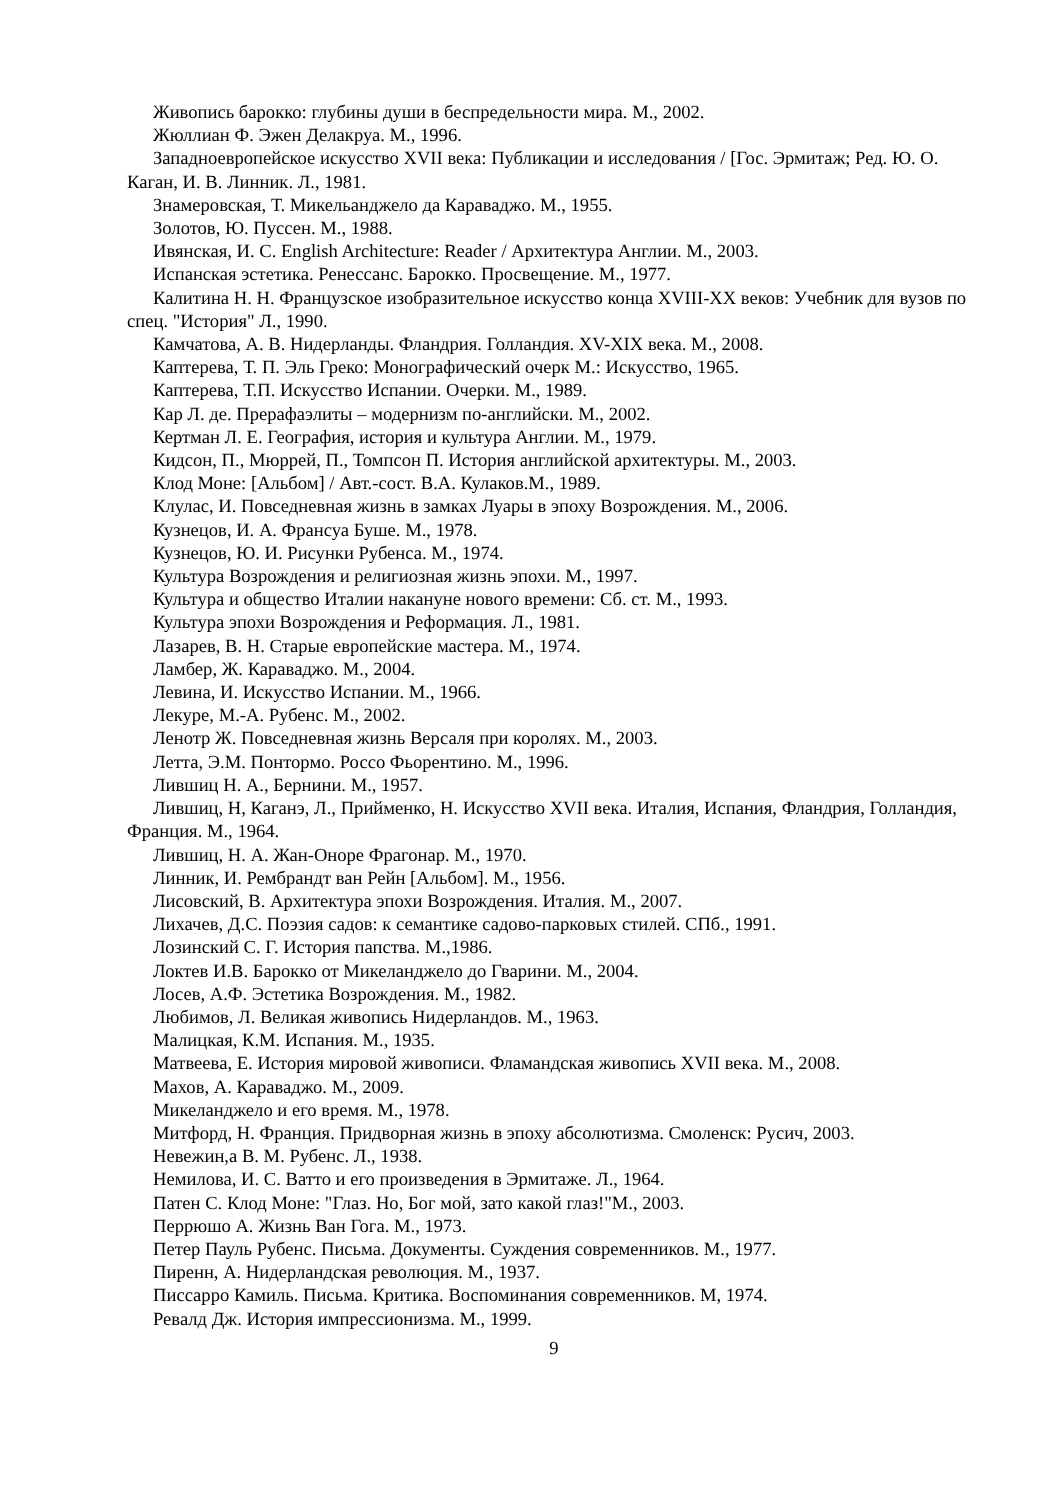Живопись барокко: глубины души в беспредельности мира. М., 2002.
Жюллиан Ф. Эжен Делакруа. М., 1996.
Западноевропейское искусство XVII века: Публикации и исследования / [Гос. Эрмитаж; Ред. Ю. О. Каган, И. В. Линник. Л., 1981.
Знамеровская, Т. Микельанджело да Караваджо. М., 1955.
Золотов, Ю. Пуссен. М., 1988.
Ивянская, И. С. English Architecture: Reader / Архитектура Англии. М., 2003.
Испанская эстетика. Ренессанс. Барокко. Просвещение. М., 1977.
Калитина Н. Н. Французское изобразительное искусство конца XVIII-XX веков: Учебник для вузов по спец. "История" Л., 1990.
Камчатова, А. В. Нидерланды. Фландрия. Голландия. XV-XIX века. М., 2008.
Каптерева, Т. П. Эль Греко: Монографический очерк М.: Искусство, 1965.
Каптерева, Т.П. Искусство Испании. Очерки. М., 1989.
Кар Л. де. Прерафаэлиты – модернизм по-английски. М., 2002.
Кертман Л. Е. География, история и культура Англии. М., 1979.
Кидсон, П., Мюррей, П., Томпсон П. История английской архитектуры. М., 2003.
Клод Моне: [Альбом] / Авт.-сост. В.А. Кулаков.М., 1989.
Клулас, И. Повседневная жизнь в замках Луары в эпоху Возрождения. М., 2006.
Кузнецов, И. А. Франсуа Буше. М., 1978.
Кузнецов, Ю. И. Рисунки Рубенса. М., 1974.
Культура Возрождения и религиозная жизнь эпохи. М., 1997.
Культура и общество Италии накануне нового времени: Сб. ст. М., 1993.
Культура эпохи Возрождения и Реформация. Л., 1981.
Лазарев, В. Н. Старые европейские мастера. М., 1974.
Ламбер, Ж. Караваджо. М., 2004.
Левина, И. Искусство Испании. М., 1966.
Лекуре, М.-А. Рубенс. М., 2002.
Ленотр Ж. Повседневная жизнь Версаля при королях. М., 2003.
Летта, Э.М. Понтормо. Россо Фьорентино. М., 1996.
Лившиц Н. А., Бернини. М., 1957.
Лившиц, Н, Каганэ, Л., Прийменко, Н. Искусство XVII века. Италия, Испания, Фландрия, Голландия, Франция. М., 1964.
Лившиц, Н. А. Жан-Оноре Фрагонар. М., 1970.
Линник, И. Рембрандт ван Рейн [Альбом]. М., 1956.
Лисовский, В. Архитектура эпохи Возрождения. Италия. М., 2007.
Лихачев, Д.С. Поэзия садов: к семантике садово-парковых стилей. СПб., 1991.
Лозинский С. Г. История папства. М.,1986.
Локтев И.В. Барокко от Микеланджело до Гварини. М., 2004.
Лосев, А.Ф. Эстетика Возрождения. М., 1982.
Любимов, Л. Великая живопись Нидерландов. М., 1963.
Малицкая, К.М. Испания. М., 1935.
Матвеева, Е. История мировой живописи. Фламандская живопись XVII века. М., 2008.
Махов, А. Караваджо. М., 2009.
Микеланджело и его время. М., 1978.
Митфорд, Н. Франция. Придворная жизнь в эпоху абсолютизма. Смоленск: Русич, 2003.
Невежин,а В. М. Рубенс. Л., 1938.
Немилова, И. С. Ватто и его произведения в Эрмитаже. Л., 1964.
Патен С. Клод Моне: "Глаз. Но, Бог мой, зато какой глаз!"М., 2003.
Перрюшо А. Жизнь Ван Гога. М., 1973.
Петер Пауль Рубенс. Письма. Документы. Суждения современников. М., 1977.
Пиренн, А. Нидерландская революция. М., 1937.
Писсарро Камиль. Письма. Критика. Воспоминания современников. М, 1974.
Ревалд Дж. История импрессионизма. М., 1999.
9